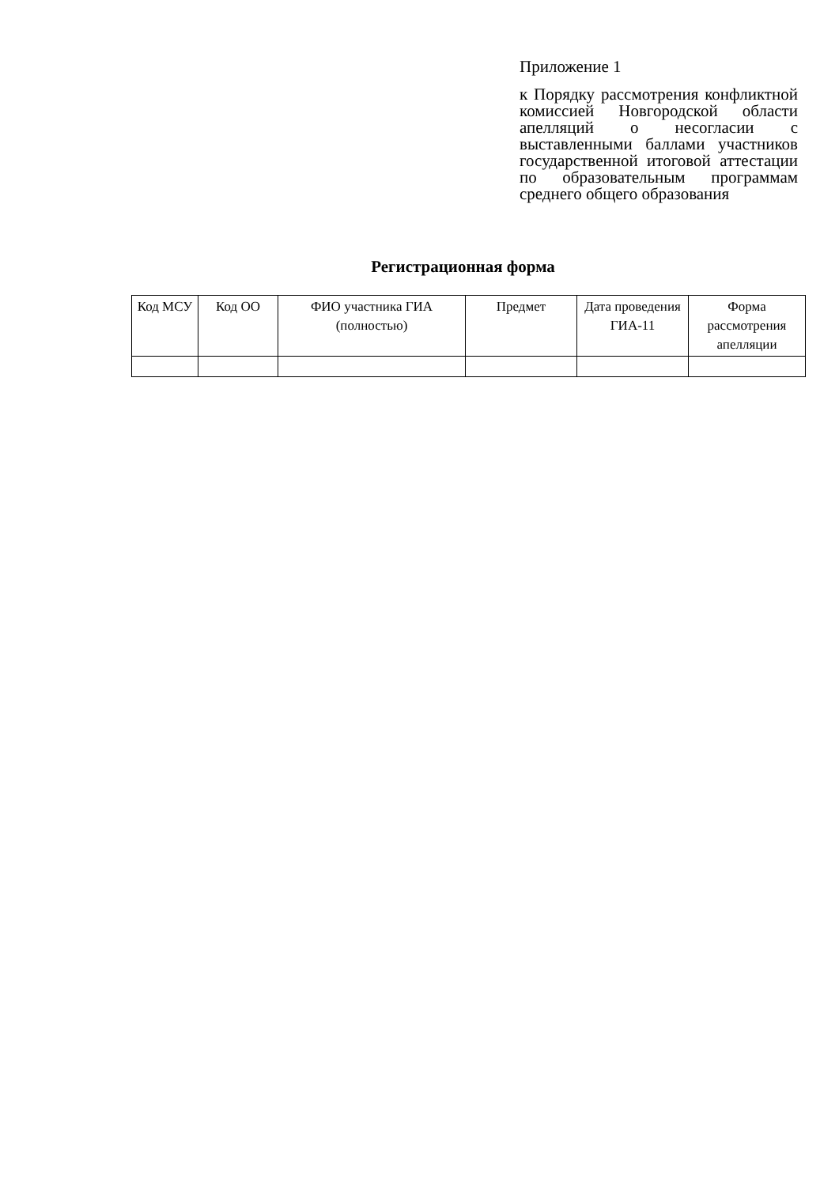Приложение 1
к Порядку рассмотрения конфликтной комиссией Новгородской области апелляций о несогласии с выставленными баллами участников государственной итоговой аттестации по образовательным программам среднего общего образования
Регистрационная форма
| Код МСУ | Код ОО | ФИО участника ГИА (полностью) | Предмет | Дата проведения ГИА-11 | Форма рассмотрения апелляции |
| --- | --- | --- | --- | --- | --- |